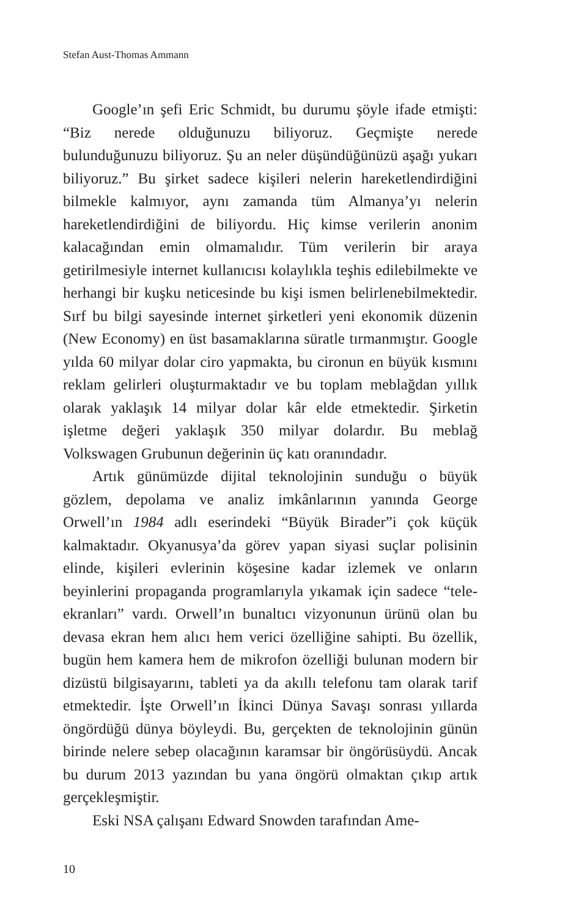Stefan Aust-Thomas Ammann
Google’ın şefi Eric Schmidt, bu durumu şöyle ifade etmişti: “Biz nerede olduğunuzu biliyoruz. Geçmişte nerede bulunduğunuzu biliyoruz. Şu an neler düşündüğünüzü aşağı yukarı biliyoruz.” Bu şirket sadece kişileri nelerin hareketlendirdiğini bilmekle kalmıyor, aynı zamanda tüm Almanya’yı nelerin hareketlendirdiğini de biliyordu. Hiç kimse verilerin anonim kalacağından emin olmamalıdır. Tüm verilerin bir araya getirilmesiyle internet kullanıcısı kolaylıkla teşhis edilebilmekte ve herhangi bir kuşku neticesinde bu kişi ismen belirlenebilmektedir. Sırf bu bilgi sayesinde internet şirketleri yeni ekonomik düzenin (New Economy) en üst basamaklarına süratle tırmanmıştır. Google yılda 60 milyar dolar ciro yapmakta, bu cironun en büyük kısmını reklam gelirleri oluşturmaktadır ve bu toplam meblağdan yıllık olarak yaklaşık 14 milyar dolar kâr elde etmektedir. Şirketin işletme değeri yaklaşık 350 milyar dolardır. Bu meblağ Volkswagen Grubunun değerinin üç katı oranındadır.
Artık günümüzde dijital teknolojinin sunduğu o büyük gözlem, depolama ve analiz imkânlarının yanında George Orwell’ın 1984 adlı eserindeki “Büyük Birader”i çok küçük kalmaktadır. Okyanusya’da görev yapan siyasi suçlar polisinin elinde, kişileri evlerinin köşesine kadar izlemek ve onların beyinlerini propaganda programlarıyla yıkamak için sadece “tele-ekranları” vardı. Orwell’ın bunaltıcı vizyonunun ürünü olan bu devasa ekran hem alıcı hem verici özelliğine sahipti. Bu özellik, bugün hem kamera hem de mikrofon özelliği bulunan modern bir dizüstü bilgisayarını, tableti ya da akıllı telefonu tam olarak tarif etmektedir. İşte Orwell’ın İkinci Dünya Savaşı sonrası yıllarda öngördüğü dünya böyleydi. Bu, gerçekten de teknolojinin günün birinde nelere sebep olacağının karamsar bir öngörüsüydü. Ancak bu durum 2013 yazından bu yana öngörü olmaktan çıkıp artık gerçekleşmiştir.
Eski NSA çalışanı Edward Snowden tarafından Ame-
10